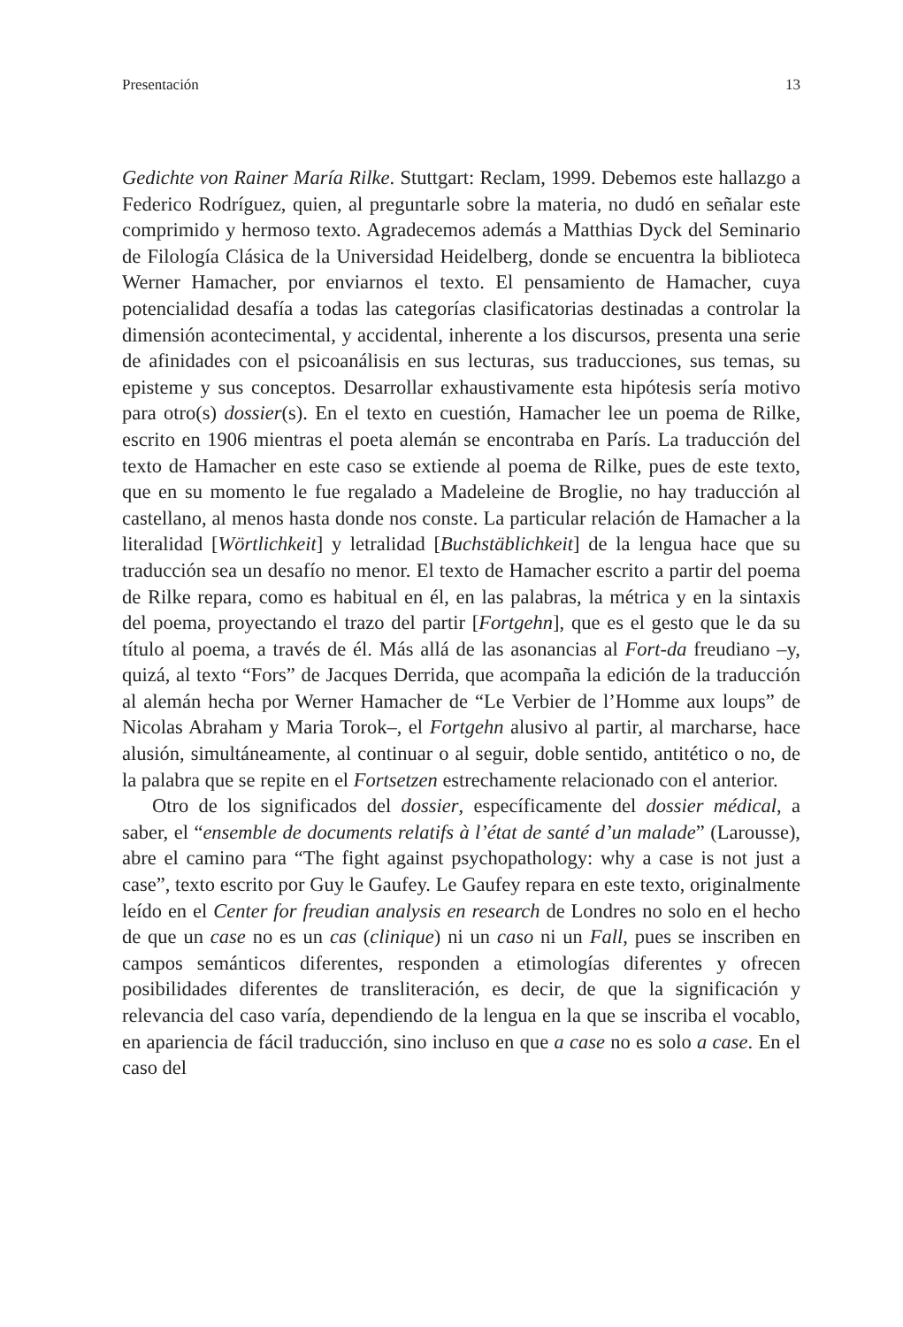Presentación 13
Gedichte von Rainer María Rilke. Stuttgart: Reclam, 1999. Debemos este hallazgo a Federico Rodríguez, quien, al preguntarle sobre la materia, no dudó en señalar este comprimido y hermoso texto. Agradecemos además a Matthias Dyck del Seminario de Filología Clásica de la Universidad Heidelberg, donde se encuentra la biblioteca Werner Hamacher, por enviarnos el texto. El pensamiento de Hamacher, cuya potencialidad desafía a todas las categorías clasificatorias destinadas a controlar la dimensión acontecimental, y accidental, inherente a los discursos, presenta una serie de afinidades con el psicoanálisis en sus lecturas, sus traducciones, sus temas, su episteme y sus conceptos. Desarrollar exhaustivamente esta hipótesis sería motivo para otro(s) dossier(s). En el texto en cuestión, Hamacher lee un poema de Rilke, escrito en 1906 mientras el poeta alemán se encontraba en París. La traducción del texto de Hamacher en este caso se extiende al poema de Rilke, pues de este texto, que en su momento le fue regalado a Madeleine de Broglie, no hay traducción al castellano, al menos hasta donde nos conste. La particular relación de Hamacher a la literalidad [Wörtlichkeit] y letralidad [Buchstäblichkeit] de la lengua hace que su traducción sea un desafío no menor. El texto de Hamacher escrito a partir del poema de Rilke repara, como es habitual en él, en las palabras, la métrica y en la sintaxis del poema, proyectando el trazo del partir [Fortgehn], que es el gesto que le da su título al poema, a través de él. Más allá de las asonancias al Fort-da freudiano –y, quizá, al texto “Fors” de Jacques Derrida, que acompaña la edición de la traducción al alemán hecha por Werner Hamacher de “Le Verbier de l’Homme aux loups” de Nicolas Abraham y Maria Torok–, el Fortgehn alusivo al partir, al marcharse, hace alusión, simultáneamente, al continuar o al seguir, doble sentido, antitético o no, de la palabra que se repite en el Fortsetzen estrechamente relacionado con el anterior.
Otro de los significados del dossier, específicamente del dossier médical, a saber, el “ensemble de documents relatifs à l’état de santé d’un malade” (Larousse), abre el camino para “The fight against psychopathology: why a case is not just a case”, texto escrito por Guy le Gaufey. Le Gaufey repara en este texto, originalmente leído en el Center for freudian analysis en research de Londres no solo en el hecho de que un case no es un cas (clinique) ni un caso ni un Fall, pues se inscriben en campos semánticos diferentes, responden a etimologías diferentes y ofrecen posibilidades diferentes de transliteración, es decir, de que la significación y relevancia del caso varía, dependiendo de la lengua en la que se inscriba el vocablo, en apariencia de fácil traducción, sino incluso en que a case no es solo a case. En el caso del